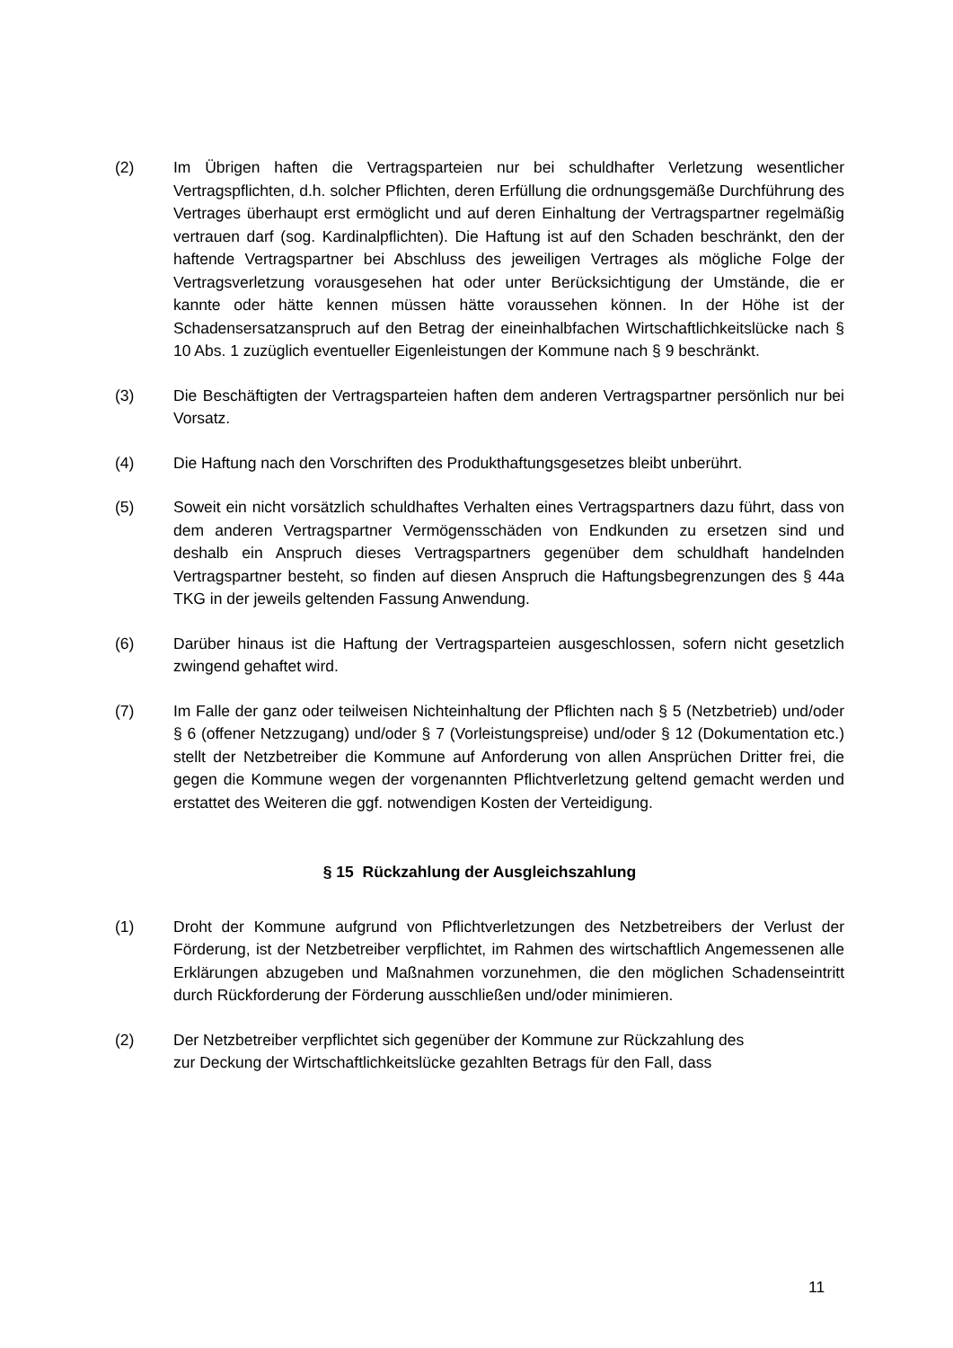(2) Im Übrigen haften die Vertragsparteien nur bei schuldhafter Verletzung wesentlicher Vertragspflichten, d.h. solcher Pflichten, deren Erfüllung die ordnungsgemäße Durchführung des Vertrages überhaupt erst ermöglicht und auf deren Einhaltung der Vertragspartner regelmäßig vertrauen darf (sog. Kardinalpflichten). Die Haftung ist auf den Schaden beschränkt, den der haftende Vertragspartner bei Abschluss des jeweiligen Vertrages als mögliche Folge der Vertragsverletzung vorausgesehen hat oder unter Berücksichtigung der Umstände, die er kannte oder hätte kennen müssen hätte voraussehen können. In der Höhe ist der Schadensersatzanspruch auf den Betrag der eineinhalbfachen Wirtschaftlichkeitslücke nach § 10 Abs. 1 zuzüglich eventueller Eigenleistungen der Kommune nach § 9 beschränkt.
(3) Die Beschäftigten der Vertragsparteien haften dem anderen Vertragspartner persönlich nur bei Vorsatz.
(4) Die Haftung nach den Vorschriften des Produkthaftungsgesetzes bleibt unberührt.
(5) Soweit ein nicht vorsätzlich schuldhaftes Verhalten eines Vertragspartners dazu führt, dass von dem anderen Vertragspartner Vermögensschäden von Endkunden zu ersetzen sind und deshalb ein Anspruch dieses Vertragspartners gegenüber dem schuldhaft handelnden Vertragspartner besteht, so finden auf diesen Anspruch die Haftungsbegrenzungen des § 44a TKG in der jeweils geltenden Fassung Anwendung.
(6) Darüber hinaus ist die Haftung der Vertragsparteien ausgeschlossen, sofern nicht gesetzlich zwingend gehaftet wird.
(7) Im Falle der ganz oder teilweisen Nichteinhaltung der Pflichten nach § 5 (Netzbetrieb) und/oder § 6 (offener Netzzugang) und/oder § 7 (Vorleistungspreise) und/oder § 12 (Dokumentation etc.) stellt der Netzbetreiber die Kommune auf Anforderung von allen Ansprüchen Dritter frei, die gegen die Kommune wegen der vorgenannten Pflichtverletzung geltend gemacht werden und erstattet des Weiteren die ggf. notwendigen Kosten der Verteidigung.
§ 15 Rückzahlung der Ausgleichszahlung
(1) Droht der Kommune aufgrund von Pflichtverletzungen des Netzbetreibers der Verlust der Förderung, ist der Netzbetreiber verpflichtet, im Rahmen des wirtschaftlich Angemessenen alle Erklärungen abzugeben und Maßnahmen vorzunehmen, die den möglichen Schadenseintritt durch Rückforderung der Förderung ausschließen und/oder minimieren.
(2) Der Netzbetreiber verpflichtet sich gegenüber der Kommune zur Rückzahlung des
zur Deckung der Wirtschaftlichkeitslücke gezahlten Betrags für den Fall, dass
11